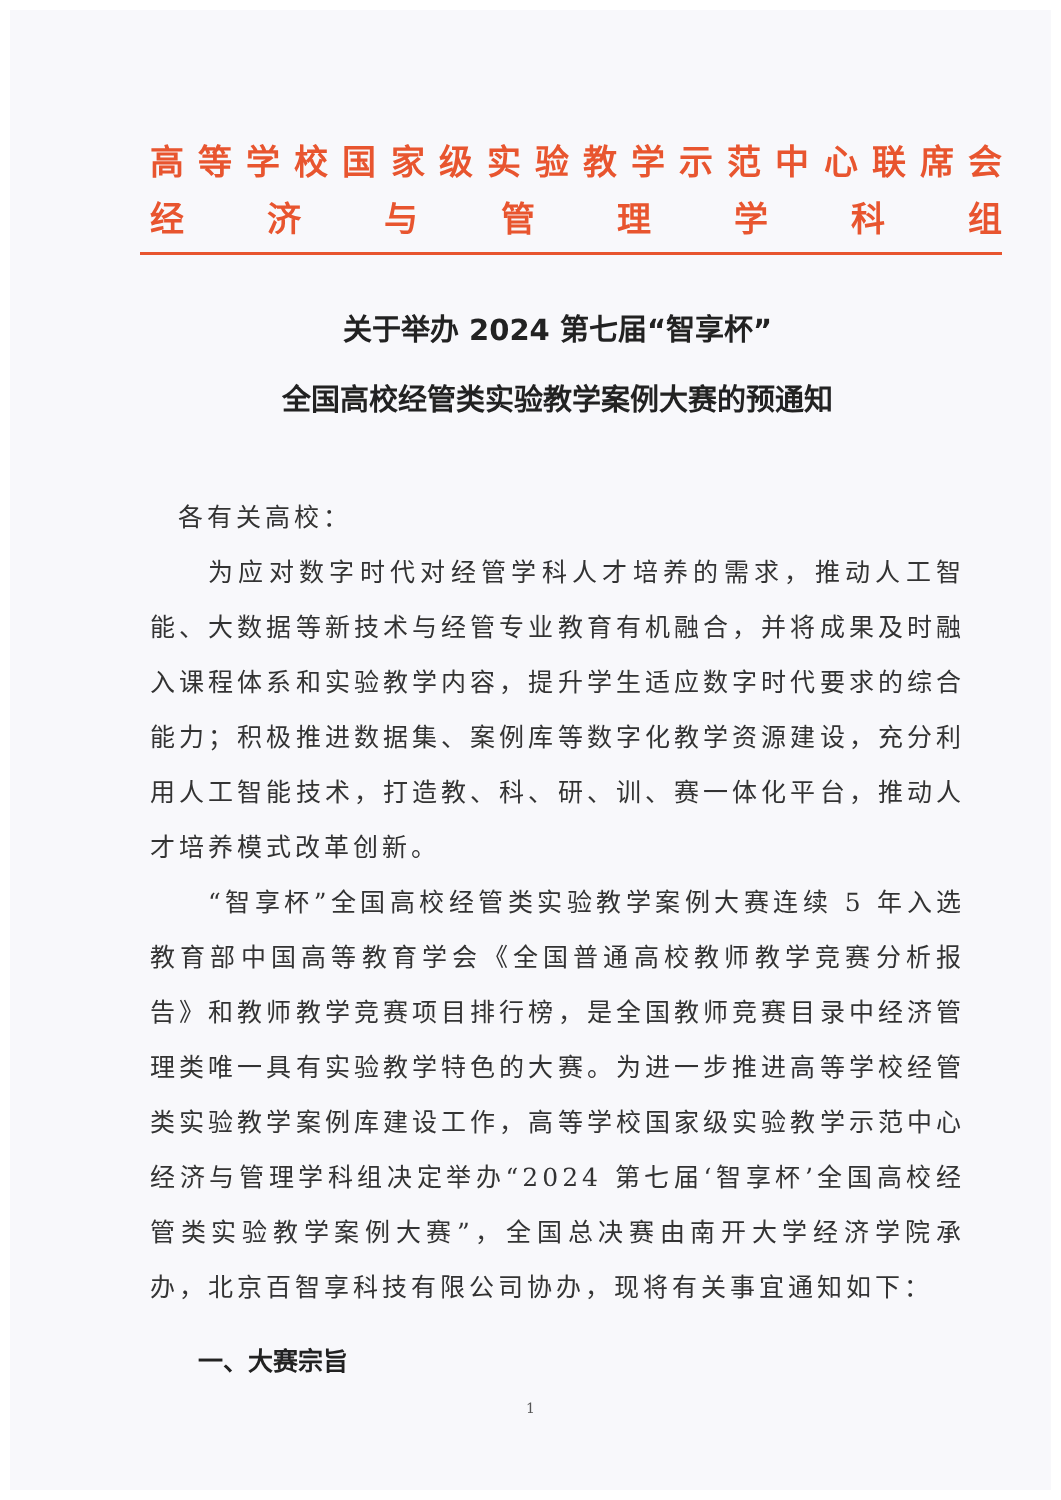高等学校国家级实验教学示范中心联席会
经济与管理学科组
关于举办 2024 第七届“智享杯”
全国高校经管类实验教学案例大赛的预通知
各有关高校：
为应对数字时代对经管学科人才培养的需求，推动人工智能、大数据等新技术与经管专业教育有机融合，并将成果及时融入课程体系和实验教学内容，提升学生适应数字时代要求的综合能力；积极推进数据集、案例库等数字化教学资源建设，充分利用人工智能技术，打造教、科、研、训、赛一体化平台，推动人才培养模式改革创新。
“智享杯”全国高校经管类实验教学案例大赛连续 5 年入选教育部中国高等教育学会《全国普通高校教师教学竞赛分析报告》和教师教学竞赛项目排行榜，是全国教师竞赛目录中经济管理类唯一具有实验教学特色的大赛。为进一步推进高等学校经管类实验教学案例库建设工作，高等学校国家级实验教学示范中心经济与管理学科组决定举办“2024 第七届‘智享杯’全国高校经管类实验教学案例大赛”，全国总决赛由南开大学经济学院承办，北京百智享科技有限公司协办，现将有关事宜通知如下：
一、大赛宗旨
1